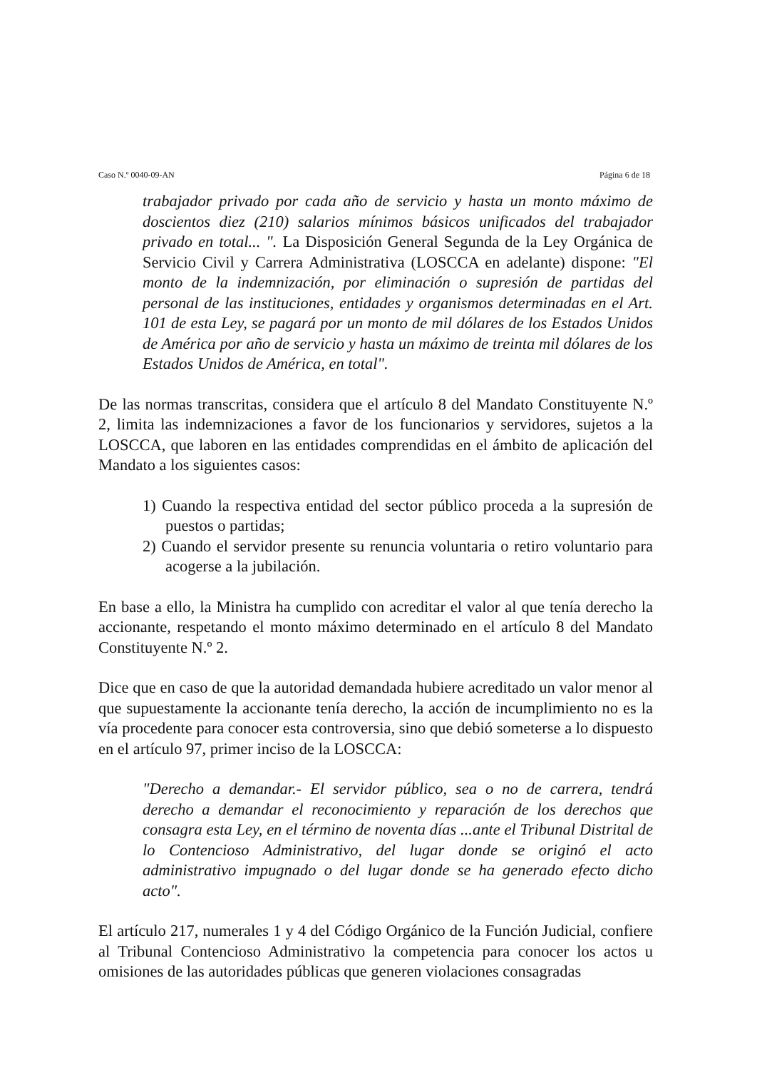Caso N.º 0040-09-AN Página 6 de 18
trabajador privado por cada año de servicio y hasta un monto máximo de doscientos diez (210) salarios mínimos básicos unificados del trabajador privado en total... ". La Disposición General Segunda de la Ley Orgánica de Servicio Civil y Carrera Administrativa (LOSCCA en adelante) dispone: "El monto de la indemnización, por eliminación o supresión de partidas del personal de las instituciones, entidades y organismos determinadas en el Art. 101 de esta Ley, se pagará por un monto de mil dólares de los Estados Unidos de América por año de servicio y hasta un máximo de treinta mil dólares de los Estados Unidos de América, en total".
De las normas transcritas, considera que el artículo 8 del Mandato Constituyente N.º 2, limita las indemnizaciones a favor de los funcionarios y servidores, sujetos a la LOSCCA, que laboren en las entidades comprendidas en el ámbito de aplicación del Mandato a los siguientes casos:
1) Cuando la respectiva entidad del sector público proceda a la supresión de puestos o partidas;
2) Cuando el servidor presente su renuncia voluntaria o retiro voluntario para acogerse a la jubilación.
En base a ello, la Ministra ha cumplido con acreditar el valor al que tenía derecho la accionante, respetando el monto máximo determinado en el artículo 8 del Mandato Constituyente N.º 2.
Dice que en caso de que la autoridad demandada hubiere acreditado un valor menor al que supuestamente la accionante tenía derecho, la acción de incumplimiento no es la vía procedente para conocer esta controversia, sino que debió someterse a lo dispuesto en el artículo 97, primer inciso de la LOSCCA:
"Derecho a demandar.- El servidor público, sea o no de carrera, tendrá derecho a demandar el reconocimiento y reparación de los derechos que consagra esta Ley, en el término de noventa días ...ante el Tribunal Distrital de lo Contencioso Administrativo, del lugar donde se originó el acto administrativo impugnado o del lugar donde se ha generado efecto dicho acto".
El artículo 217, numerales 1 y 4 del Código Orgánico de la Función Judicial, confiere al Tribunal Contencioso Administrativo la competencia para conocer los actos u omisiones de las autoridades públicas que generen violaciones consagradas